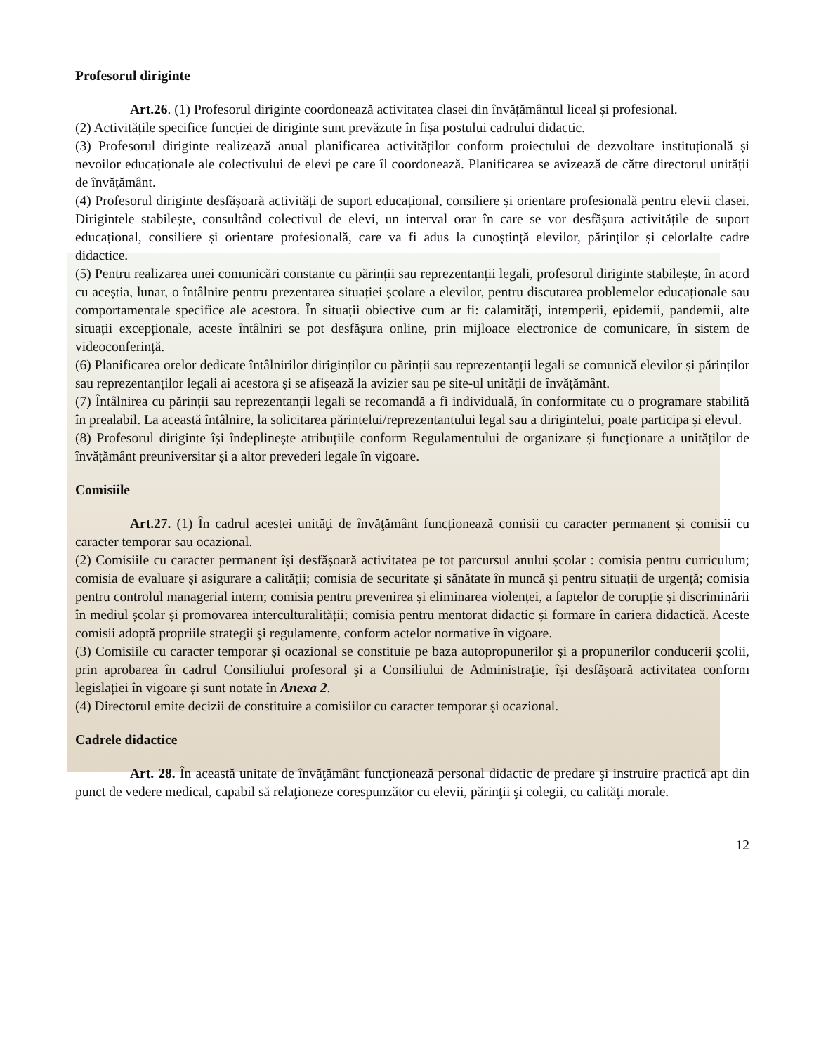Profesorul diriginte
Art.26. (1) Profesorul diriginte coordonează activitatea clasei din învățământul liceal și profesional.
(2) Activitățile specifice funcției de diriginte sunt prevăzute în fișa postului cadrului didactic.
(3) Profesorul diriginte realizează anual planificarea activităților conform proiectului de dezvoltare instituțională și nevoilor educaționale ale colectivului de elevi pe care îl coordonează. Planificarea se avizează de către directorul unității de învățământ.
(4) Profesorul diriginte desfășoară activități de suport educațional, consiliere și orientare profesională pentru elevii clasei. Dirigintele stabilește, consultând colectivul de elevi, un interval orar în care se vor desfășura activitățile de suport educațional, consiliere și orientare profesională, care va fi adus la cunoștință elevilor, părinților și celorlalte cadre didactice.
(5) Pentru realizarea unei comunicări constante cu părinții sau reprezentanții legali, profesorul diriginte stabilește, în acord cu aceștia, lunar, o întâlnire pentru prezentarea situației școlare a elevilor, pentru discutarea problemelor educaționale sau comportamentale specifice ale acestora. În situații obiective cum ar fi: calamități, intemperii, epidemii, pandemii, alte situații excepționale, aceste întâlniri se pot desfășura online, prin mijloace electronice de comunicare, în sistem de videoconferință.
(6) Planificarea orelor dedicate întâlnirilor diriginților cu părinții sau reprezentanții legali se comunică elevilor și părinților sau reprezentanților legali ai acestora și se afișează la avizier sau pe site-ul unității de învățământ.
(7) Întâlnirea cu părinții sau reprezentanții legali se recomandă a fi individuală, în conformitate cu o programare stabilită în prealabil. La această întâlnire, la solicitarea părintelui/reprezentantului legal sau a dirigintelui, poate participa și elevul.
(8) Profesorul diriginte își îndeplinește atribuțiile conform Regulamentului de organizare și funcționare a unităților de învățământ preuniversitar și a altor prevederi legale în vigoare.
Comisiile
Art.27. (1) În cadrul acestei unităţi de învăţământ funcționează comisii cu caracter permanent și comisii cu caracter temporar sau ocazional.
(2) Comisiile cu caracter permanent își desfășoară activitatea pe tot parcursul anului școlar : comisia pentru curriculum; comisia de evaluare și asigurare a calității; comisia de securitate și sănătate în muncă și pentru situații de urgență; comisia pentru controlul managerial intern; comisia pentru prevenirea și eliminarea violenței, a faptelor de corupție și discriminării în mediul școlar și promovarea interculturalității; comisia pentru mentorat didactic și formare în cariera didactică. Aceste comisii adoptă propriile strategii şi regulamente, conform actelor normative în vigoare.
(3) Comisiile cu caracter temporar și ocazional se constituie pe baza autopropunerilor şi a propunerilor conducerii şcolii, prin aprobarea în cadrul Consiliului profesoral şi a Consiliului de Administraţie, își desfășoară activitatea conform legislației în vigoare și sunt notate în Anexa 2.
(4) Directorul emite decizii de constituire a comisiilor cu caracter temporar și ocazional.
Cadrele didactice
Art. 28. În această unitate de învăţământ funcţionează personal didactic de predare şi instruire practică apt din punct de vedere medical, capabil să relaţioneze corespunzător cu elevii, părinţii şi colegii, cu calităţi morale.
12